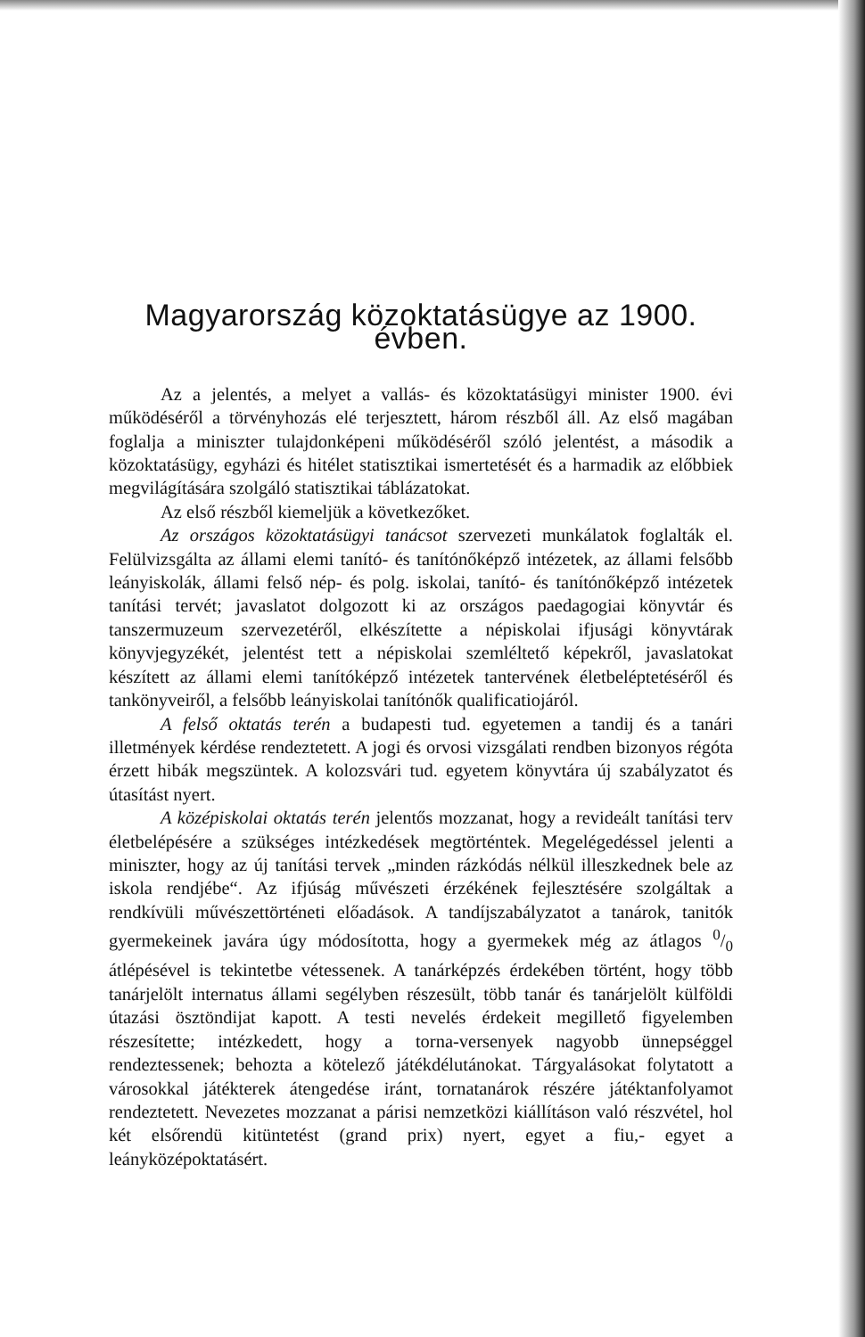Magyarország közoktatásügye az 1900. évben.
Az a jelentés, a melyet a vallás- és közoktatásügyi minister 1900. évi működéséről a törvényhozás elé terjesztett, három részből áll. Az első magában foglalja a miniszter tulajdonképeni működéséről szóló jelentést, a második a közoktatásügy, egyházi és hitélet statisztikai ismertetését és a harmadik az előbbiek megvilágítására szolgáló statisztikai táblázatokat.
Az első részből kiemeljük a következőket.
Az országos közoktatásügyi tanácsot szervezeti munkálatok foglalták el. Felülvizsgálta az állami elemi tanító- és tanítónőképző intézetek, az állami felsőbb leányiskolák, állami felső nép- és polg. iskolai, tanító- és tanítónőképző intézetek tanítási tervét; javaslatot dolgozott ki az országos paedagogiai könyvtár és tanszermuzeum szervezetéről, elkészítette a népiskolai ifjusági könyvtárak könyvjegyzékét, jelentést tett a népiskolai szemléltető képekről, javaslatokat készített az állami elemi tanítóképző intézetek tantervének életbeléptetéséről és tankönyveiről, a felsőbb leányiskolai tanítónők qualificatiojáról.
A felső oktatás terén a budapesti tud. egyetemen a tandij és a tanári illetmények kérdése rendeztetett. A jogi és orvosi vizsgálati rendben bizonyos régóta érzett hibák megszüntek. A kolozsvári tud. egyetem könyvtára új szabályzatot és útasítást nyert.
A középiskolai oktatás terén jelentős mozzanat, hogy a revideált tanítási terv életbelépésére a szükséges intézkedések megtörténtek. Megelégedéssel jelenti a miniszter, hogy az új tanítási tervek „minden rázkódás nélkül illeszkednek bele az iskola rendjébe“. Az ifjúság művészeti érzékének fejlesztésére szolgáltak a rendkívüli művészettörténeti előadások. A tandíjszabályzatot a tanárok, tanitók gyermekeinek javára úgy módosította, hogy a gyermekek még az átlagos 0/0 átlépésével is tekintetbe vétessenek. A tanárképzés érdekében történt, hogy több tanárjelölt internatus állami segélyben részesült, több tanár és tanárjelölt külföldi útazási ösztöndijat kapott. A testi nevelés érdekeit megillető figyelemben részesítette; intézkedett, hogy a torna-versenyek nagyobb ünnepséggel rendeztessenek; behozta a kötelező játékdélutánokat. Tárgyalásokat folytatott a városokkal játékterek átengedése iránt, tornatanárok részére játéktanfolyamot rendeztetett. Nevezetes mozzanat a párisi nemzetközi kiállításon való részvétel, hol két elsőrendü kitüntetést (grand prix) nyert, egyet a fiu,- egyet a leányközépoktatásért.